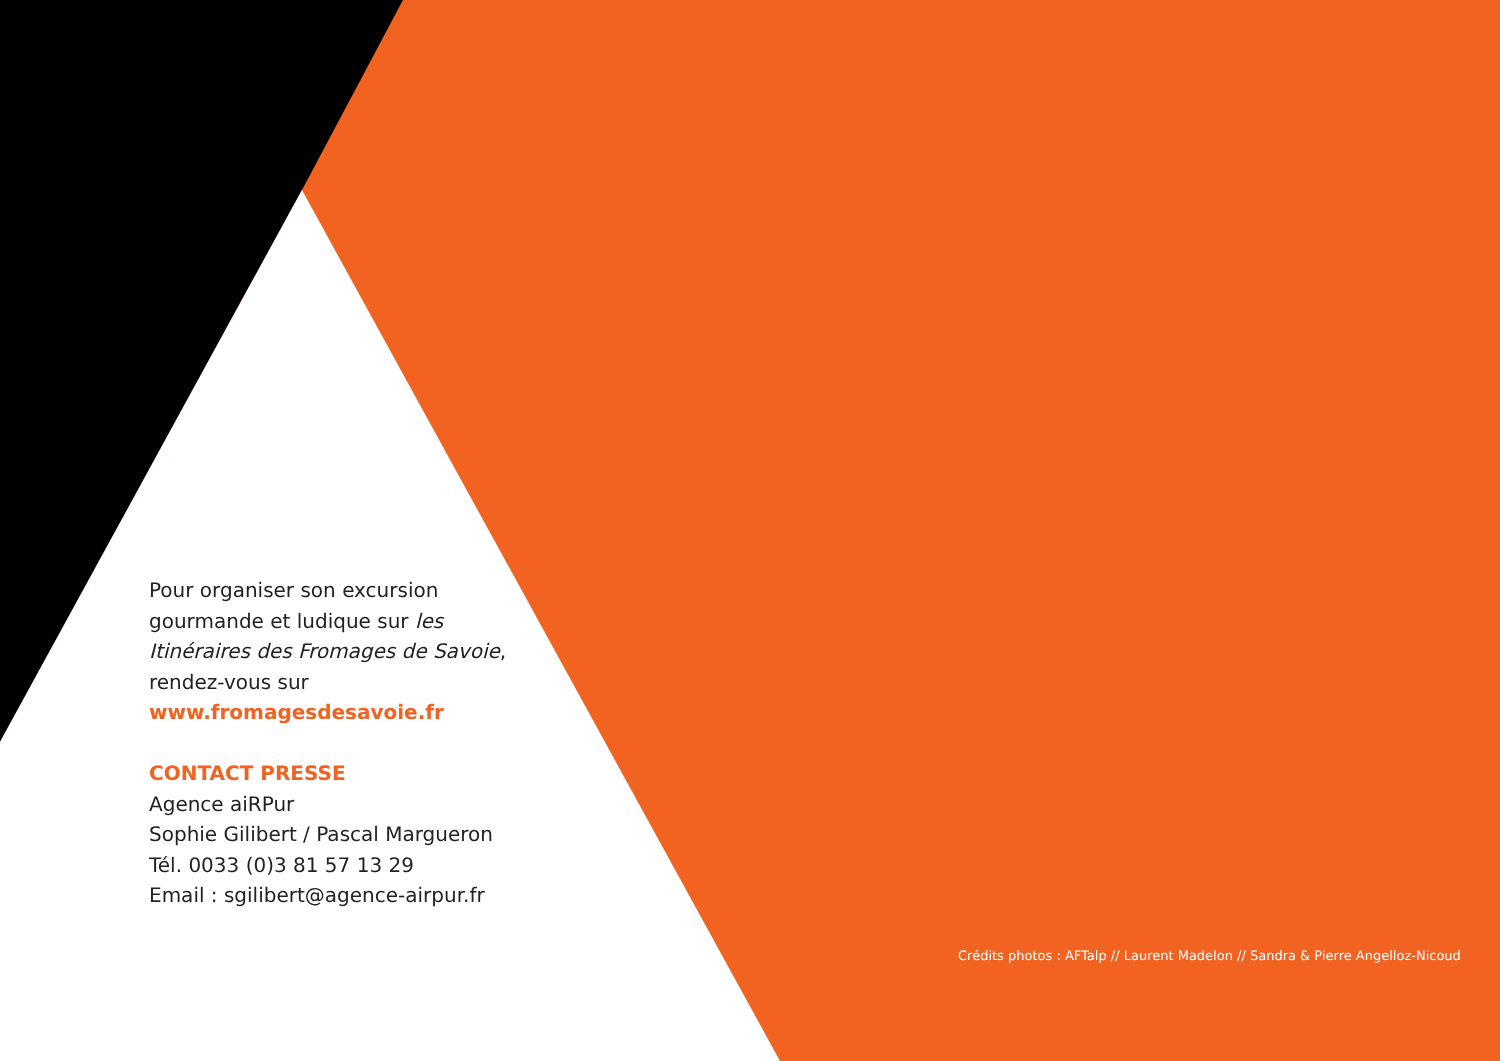Pour organiser son excursion gourmande et ludique sur les Itinéraires des Fromages de Savoie, rendez-vous sur
www.fromagesdesavoie.fr
CONTACT PRESSE
Agence aiRPur
Sophie Gilibert / Pascal Margueron
Tél. 0033 (0)3 81 57 13 29
Email : sgilibert@agence-airpur.fr
Crédits photos : AFTalp // Laurent Madelon // Sandra & Pierre Angelloz-Nicoud